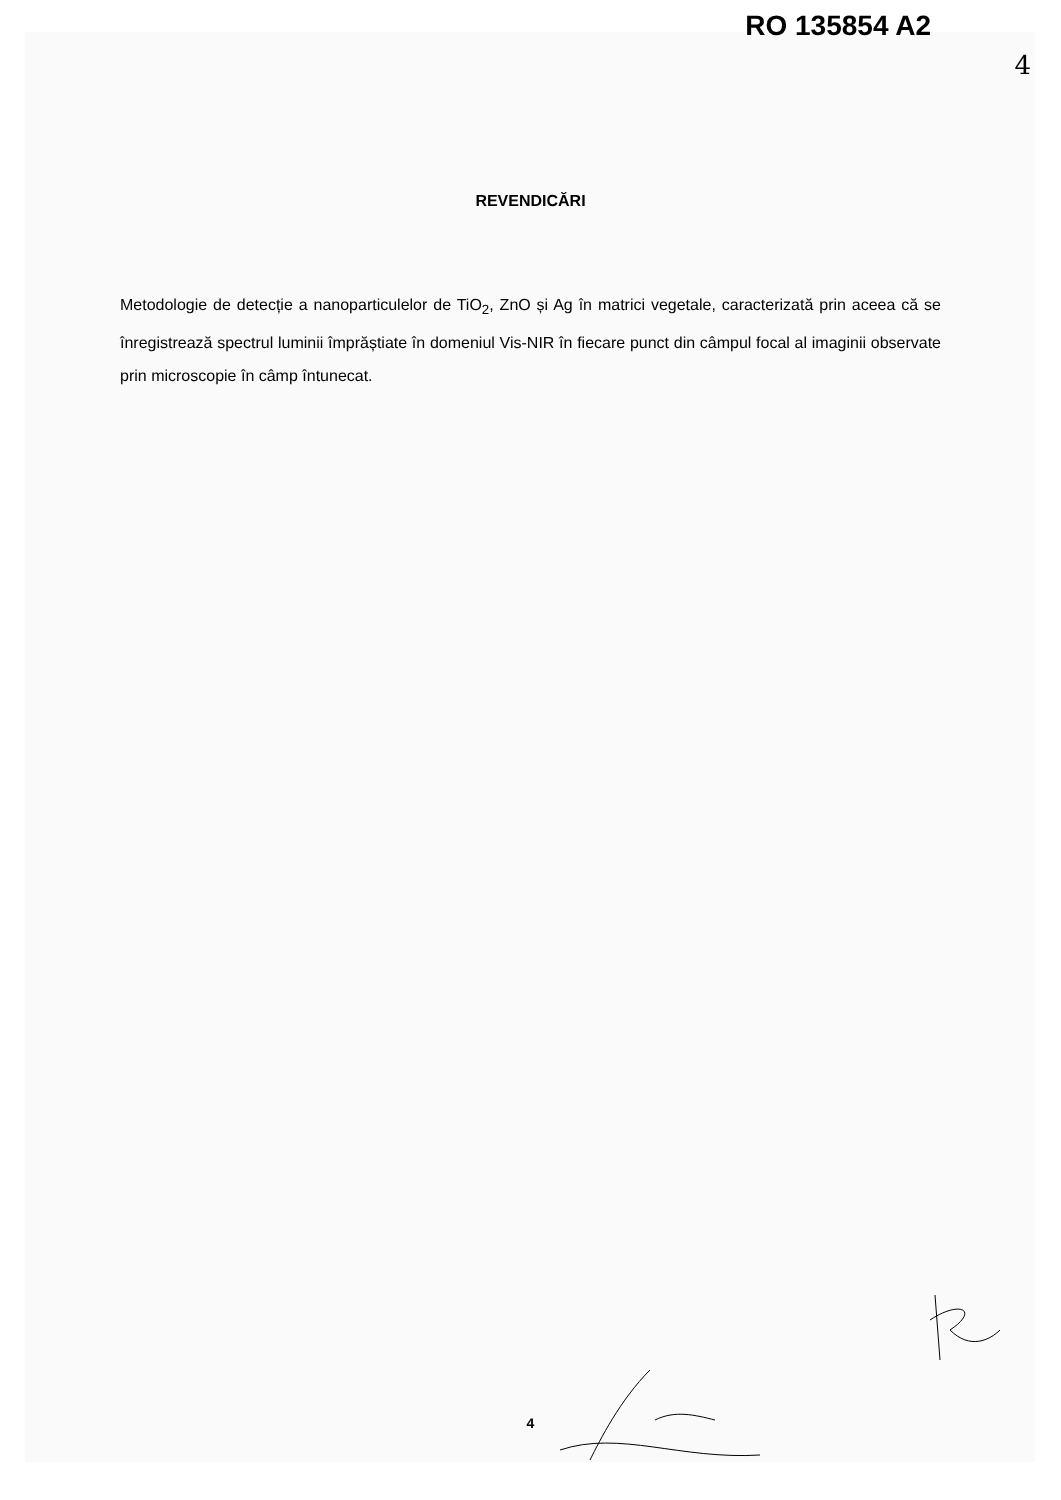RO 135854 A2
4
REVENDICĂRI
Metodologie de detecție a nanoparticulelor de TiO<sub>2</sub>, ZnO și Ag în matrici vegetale, caracterizată prin aceea că se înregistrează spectrul luminii împrăștiate în domeniul Vis-NIR în fiecare punct din câmpul focal al imaginii observate prin microscopie în câmp întunecat.
4